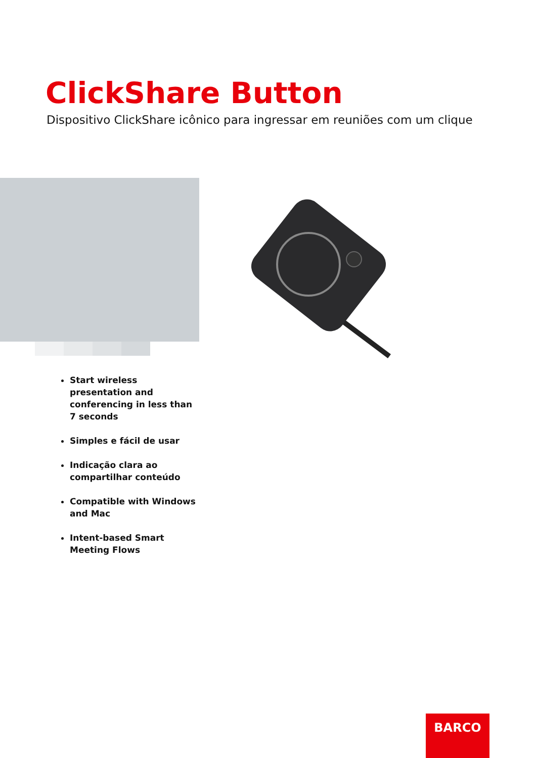ClickShare Button
Dispositivo ClickShare icônico para ingressar em reuniões com um clique
Start wireless presentation and conferencing in less than 7 seconds
Simples e fácil de usar
Indicação clara ao compartilhar conteúdo
Compatible with Windows and Mac
Intent-based Smart Meeting Flows
BARCO